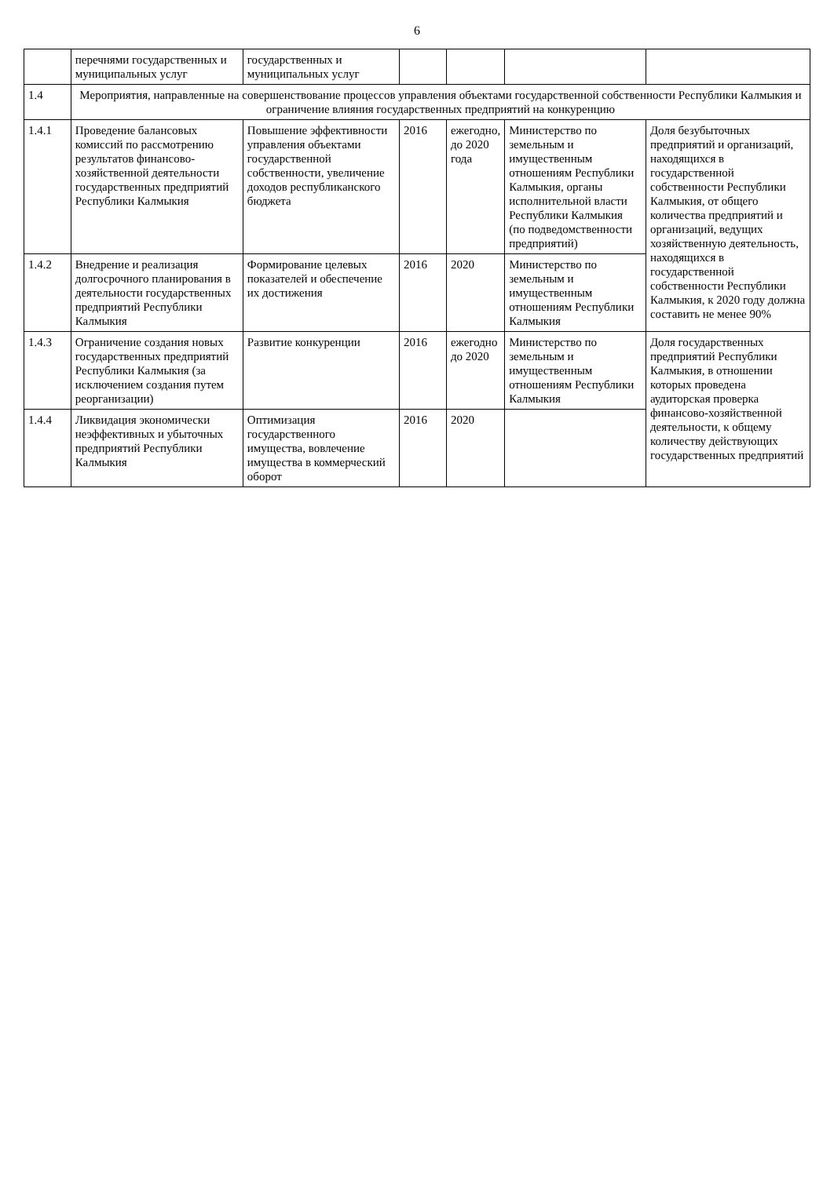6
| | перечнями государственных и муниципальных услуг | государственных и муниципальных услуг | | | | |
| 1.4 | Мероприятия, направленные на совершенствование процессов управления объектами государственной собственности Республики Калмыкия и ограничение влияния государственных предприятий на конкуренцию | | | | | |
| 1.4.1 | Проведение балансовых комиссий по рассмотрению результатов финансово-хозяйственной деятельности государственных предприятий Республики Калмыкия | Повышение эффективности управления объектами государственной собственности, увеличение доходов республиканского бюджета | 2016 | ежегодно, до 2020 года | Министерство по земельным и имущественным отношениям Республики Калмыкия, органы исполнительной власти Республики Калмыкия (по подведомственности предприятий) | Доля безубыточных предприятий и организаций, находящихся в государственной собственности Республики Калмыкия, от общего количества предприятий и организаций, ведущих хозяйственную деятельность, находящихся в государственной собственности Республики Калмыкия, к 2020 году должна составить не менее 90% |
| 1.4.2 | Внедрение и реализация долгосрочного планирования в деятельности государственных предприятий Республики Калмыкия | Формирование целевых показателей и обеспечение их достижения | 2016 | 2020 | Министерство по земельным и имущественным отношениям Республики Калмыкия | |
| 1.4.3 | Ограничение создания новых государственных предприятий Республики Калмыкия (за исключением создания путем реорганизации) | Развитие конкуренции | 2016 | ежегодно до 2020 | Министерство по земельным и имущественным отношениям Республики Калмыкия | Доля государственных предприятий Республики Калмыкия, в отношении которых проведена аудиторская проверка финансово-хозяйственной деятельности, к общему количеству действующих государственных предприятий |
| 1.4.4 | Ликвидация экономически неэффективных и убыточных предприятий Республики Калмыкия | Оптимизация государственного имущества, вовлечение имущества в коммерческий оборот | 2016 | 2020 | | |